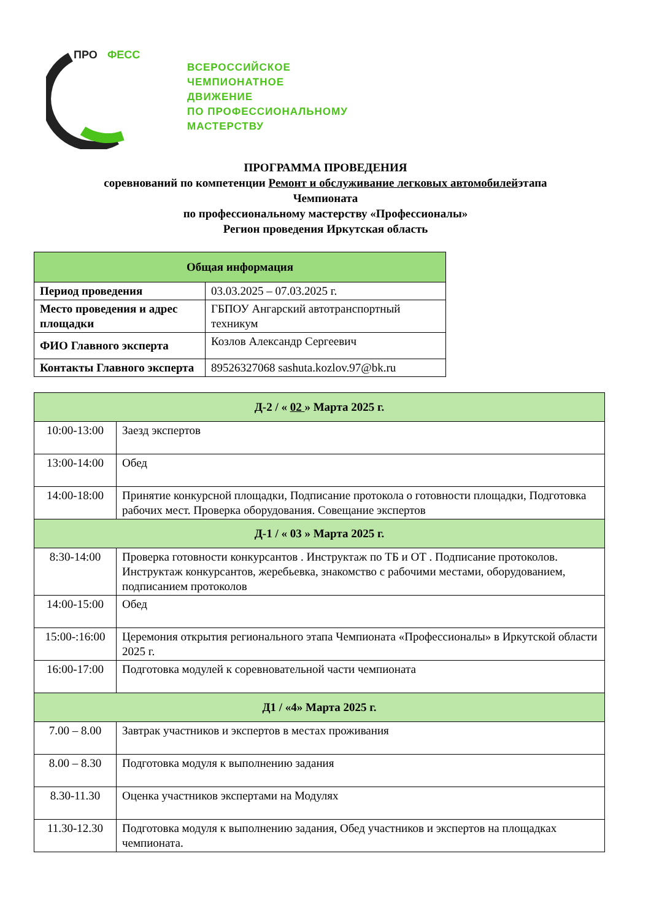ПРО
ФЕСС
ВСЕРОССИЙСКОЕ
ЧЕМПИОНАТНОЕ
ДВИЖЕНИЕ
ПО ПРОФЕССИОНАЛЬНОМУ
МАСТЕРСТВУ
ПРОГРАММА ПРОВЕДЕНИЯ
соревнований по компетенции Ремонт и обслуживание легковых автомобилейэтапа
Чемпионата
по профессиональному мастерству «Профессионалы»
Регион проведения Иркутская область
| Общая информация | |
| --- | --- |
| Период проведения | 03.03.2025 – 07.03.2025 г. |
| Место проведения и адрес площадки | ГБПОУ Ангарский автотранспортный техникум |
| ФИО Главного эксперта | Козлов Александр Сергеевич |
| Контакты Главного эксперта | 89526327068 sashuta.kozlov.97@bk.ru |
| Д-2 / « 02 » Марта 2025 г. | |
| --- | --- |
| 10:00-13:00 | Заезд экспертов |
| 13:00-14:00 | Обед |
| 14:00-18:00 | Принятие конкурсной площадки, Подписание протокола о готовности площадки, Подготовка рабочих мест. Проверка оборудования. Совещание экспертов |
| Д-1 / « 03 » Марта 2025 г. | |
| 8:30-14:00 | Проверка готовности конкурсантов . Инструктаж по ТБ и ОТ . Подписание протоколов. Инструктаж конкурсантов, жеребьевка, знакомство с рабочими местами, оборудованием, подписанием протоколов |
| 14:00-15:00 | Обед |
| 15:00-:16:00 | Церемония открытия регионального этапа Чемпионата «Профессионалы» в Иркутской области 2025 г. |
| 16:00-17:00 | Подготовка модулей к соревновательной части чемпионата |
| Д1 / «4» Марта 2025 г. | |
| 7.00 – 8.00 | Завтрак участников и экспертов в местах проживания |
| 8.00 – 8.30 | Подготовка модуля к выполнению задания |
| 8.30-11.30 | Оценка участников экспертами на Модулях |
| 11.30-12.30 | Подготовка модуля к выполнению задания, Обед участников и экспертов на площадках чемпионата. |